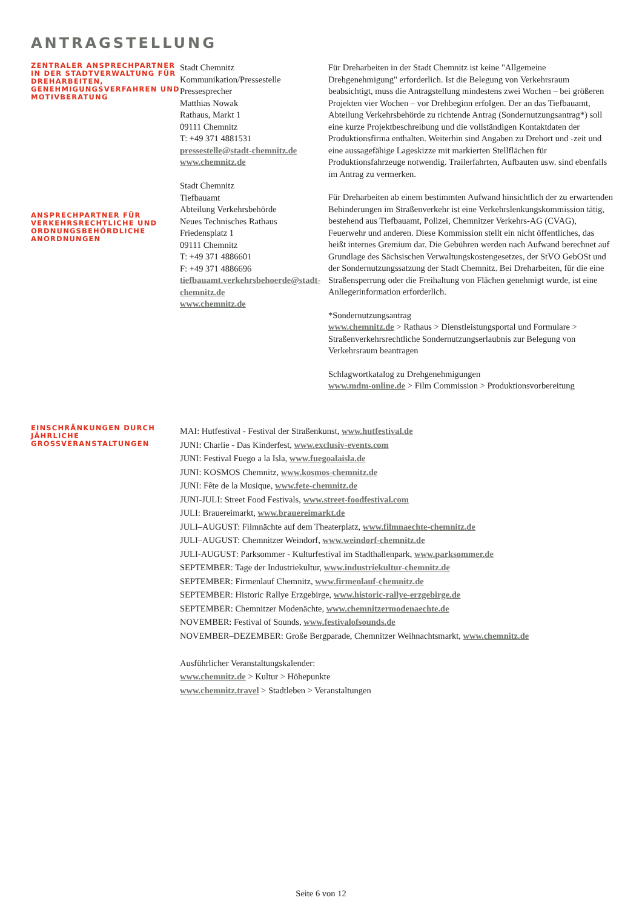ANTRAGSTELLUNG
ZENTRALER ANSPRECHPARTNER IN DER STADTVERWALTUNG FÜR DREHARBEITEN, GENEHMIGUNGSVERFAHREN UND MOTIVBERATUNG
ANSPRECHPARTNER FÜR VERKEHRSRECHTLICHE UND ORDNUNGSBEHÖRDLICHE ANORDNUNGEN
Stadt Chemnitz
Kommunikation/Pressestelle
Pressesprecher
Matthias Nowak
Rathaus, Markt 1
09111 Chemnitz
T: +49 371 4881531
pressestelle@stadt-chemnitz.de
www.chemnitz.de
Stadt Chemnitz
Tiefbauamt
Abteilung Verkehrsbehörde
Neues Technisches Rathaus
Friedensplatz 1
09111 Chemnitz
T: +49 371 4886601
F: +49 371 4886696
tiefbauamt.verkehrsbehoerde@stadt-chemnitz.de
www.chemnitz.de
Für Dreharbeiten in der Stadt Chemnitz ist keine "Allgemeine Drehgenehmigung" erforderlich. Ist die Belegung von Verkehrsraum beabsichtigt, muss die Antragstellung mindestens zwei Wochen – bei größeren Projekten vier Wochen – vor Drehbeginn erfolgen. Der an das Tiefbauamt, Abteilung Verkehrsbehörde zu richtende Antrag (Sondernutzungsantrag*) soll eine kurze Projektbeschreibung und die vollständigen Kontaktdaten der Produktionsfirma enthalten. Weiterhin sind Angaben zu Drehort und -zeit und eine aussagefähige Lageskizze mit markierten Stellflächen für Produktionsfahrzeuge notwendig. Trailerfahrten, Aufbauten usw. sind ebenfalls im Antrag zu vermerken.
Für Dreharbeiten ab einem bestimmten Aufwand hinsichtlich der zu erwartenden Behinderungen im Straßenverkehr ist eine Verkehrslenkungskommission tätig, bestehend aus Tiefbauamt, Polizei, Chemnitzer Verkehrs-AG (CVAG), Feuerwehr und anderen. Diese Kommission stellt ein nicht öffentliches, das heißt internes Gremium dar. Die Gebühren werden nach Aufwand berechnet auf Grundlage des Sächsischen Verwaltungskostengesetzes, der StVO GebOSt und der Sondernutzungssatzung der Stadt Chemnitz. Bei Dreharbeiten, für die eine Straßensperrung oder die Freihaltung von Flächen genehmigt wurde, ist eine Anliegerinformation erforderlich.
*Sondernutzungsantrag
www.chemnitz.de > Rathaus > Dienstleistungsportal und Formulare > Straßenverkehrsrechtliche Sondernutzungserlaubnis zur Belegung von Verkehrsraum beantragen
Schlagwortkatalog zu Drehgenehmigungen
www.mdm-online.de > Film Commission > Produktionsvorbereitung
EINSCHRÄNKUNGEN DURCH JÄHRLICHE GROSSVERANSTALTUNGEN
MAI: Hutfestival - Festival der Straßenkunst, www.hutfestival.de
JUNI: Charlie - Das Kinderfest, www.exclusiv-events.com
JUNI: Festival Fuego a la Isla, www.fuegoalaisla.de
JUNI: KOSMOS Chemnitz, www.kosmos-chemnitz.de
JUNI: Fête de la Musique, www.fete-chemnitz.de
JUNI-JULI: Street Food Festivals, www.street-foodfestival.com
JULI: Brauereimarkt, www.brauereimarkt.de
JULI–AUGUST: Filmnächte auf dem Theaterplatz, www.filmnaechte-chemnitz.de
JULI–AUGUST: Chemnitzer Weindorf, www.weindorf-chemnitz.de
JULI-AUGUST: Parksommer - Kulturfestival im Stadthallenpark, www.parksommer.de
SEPTEMBER: Tage der Industriekultur, www.industriekultur-chemnitz.de
SEPTEMBER: Firmenlauf Chemnitz, www.firmenlauf-chemnitz.de
SEPTEMBER: Historic Rallye Erzgebirge, www.historic-rallye-erzgebirge.de
SEPTEMBER: Chemnitzer Modenächte, www.chemnitzermodenaechte.de
NOVEMBER: Festival of Sounds, www.festivalofsounds.de
NOVEMBER–DEZEMBER: Große Bergparade, Chemnitzer Weihnachtsmarkt, www.chemnitz.de
Ausführlicher Veranstaltungskalender:
www.chemnitz.de > Kultur > Höhepunkte
www.chemnitz.travel > Stadtleben > Veranstaltungen
Seite 6 von 12